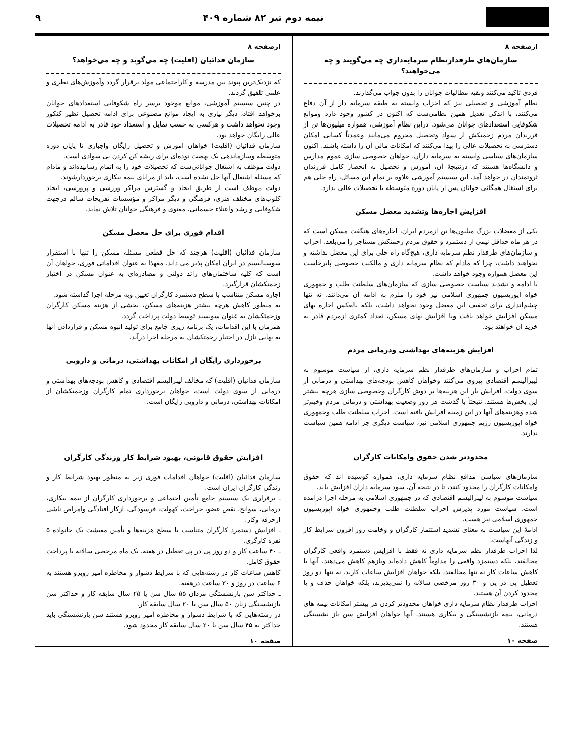نیمه دوم تیر ۸۲ شماره ۴۰۹ ۹
ازصفحه ۸
سازمان‌های طرفدارنظام سرمایه‌داری چه می‌گویند و چه می‌خواهند؟
فردی تاکید می‌کنند وبقیه مطالبات جوانان را بدون جواب می‌گذارند.
نظام آموزشی و تحصیلی نیز که احزاب وابسته به طبقه سرمایه دار از آن دفاع می‌کنند، با اندکی تعدیل همین نظامی‌ست که اکنون در کشور وجود دارد وموانع شکوفایی استعدادهای جوانان می‌شود. دراین نظام آموزشی، همواره میلیون‌ها تن از فرزندان مردم زحمتکش از سواد وتحصیل محروم می‌مانند وعمدتاً کسانی امکان دسترسی به تحصیلات عالی را پیدا می‌کنند که امکانات مالی آن را داشته باشند. اکنون سازمان‌های سیاسی وابسته به سرمایه داران، خواهان خصوصی سازی عموم مدارس و دانشگاه‌ها هستند که درنتیجهٔ آن، آموزش و تحصیل به انحصار کامل فرزندان ثروتمندان در خواهد آمد. این سیستم آموزشی علاوه بر تمام این مسائل، راه حلی هم برای اشتغال همگانی جوانان پس از پایان دوره متوسطه یا تحصیلات عالی ندارد.
افزایش اجاره‌ها وتشدید معضل مسکن
یکی از معضلات بزرگ میلیون‌ها تن ازمردم ایران، اجاره‌های هنگفت مسکن است که در هر ماه حداقل نیمی از دستمزد و حقوق مردم زحمتکش مستأجر را می‌بلعد. احزاب و سازمان‌های طرفدار نظم سرمایه داری، هیچ‌گاه راه حلی برای این معضل نداشته و نخواهند داشت، چرا که مادام که نظام سرمایه داری و مالکیت خصوصی پابرجاست این معضل همواره وجود خواهد داشت.
با ادامه و تشدید سیاست خصوصی سازی که سازمان‌های سلطنت طلب و جمهوری خواه اپوزیسیون جمهوری اسلامی نیز خود را ملزم به ادامه آن می‌دانند، نه تنها چشم‌اندازی برای تخفیف این معضل وجود نخواهد داشت، بلکه بالعکس اجاره بهای مسکن افزایش خواهد یافت وبا افزایش بهای مسکن، تعداد کمتری ازمردم قادر به خرید آن خواهند بود.
افزایش هزینه‌های بهداشتی ودرمانی مردم
تمام احزاب و سازمان‌های طرفدار نظم سرمایه داری، از سیاست موسوم به لیبرالیسم اقتصادی پیروی می‌کنند وخواهان کاهش بودجه‌های بهداشتی و درمانی از سوی دولت، افزایش بار این هزینه‌ها بر دوش کارگران وخصوصی سازی هرچه بیشتر این بخش‌ها هستند. نتیجتاً با گذشت هر روز وضعیت بهداشتی و درمانی مردم وخیم‌تر شده وهزینه‌های آنها در این زمینه افزایش یافته است. احزاب سلطنت طلب وجمهوری خواه اپوزیسیون رژیم جمهوری اسلامی نیز، سیاست دیگری جز ادامه همین سیاست ندارند.
محدودتر شدن حقوق وامکانات کارگران
سازمان‌های سیاسی مدافع نظام سرمایه داری، همواره کوشیده اند که حقوق وامکانات کارگران را محدود کنند، تا در نتیجه آن، سود سرمایه داران افزایش یابد.
سیاست موسوم به لیبرالیسم اقتصادی که در جمهوری اسلامی به مرحله اجرا درآمده است، سیاست مورد پذیرش احزاب سلطنت طلب وجمهوری خواه اپوزیسیون جمهوری اسلامی نیز هست.
ادامهٔ این سیاست به معنای تشدید استثمار کارگران و وخامت روز افزون شرایط کار و زندگی آنهاست.
لذا احزاب طرفدار نظم سرمایه داری نه فقط با افزایش دستمزد واقعی کارگران مخالفند، بلکه دستمزد واقعی را مداوماً کاهش داده‌اند وبازهم کاهش می‌دهند. آنها با کاهش ساعات کار نه تنها مخالفند، بلکه خواهان افزایش ساعات کارند. نه تنها دو روز تعطیل پی در پی و ۳۰ روز مرخصی سالانه را نمی‌پذیرند، بلکه خواهان حذف و یا محدود کردن آن هستند.
احزاب طرفدار نظام سرمایه داری خواهان محدودتر کردن هر بیشتر امکانات بیمه های درمانی، بیمه بازنشستگی و بیکاری هستند. آنها خواهان افزایش سن باز نشستگی هستند.
صفحه ۱۰
ازصفحه ۸
سازمان فدائیان (اقلیت) چه می‌گوید و چه می‌خواهد؟
که نزدیک‌ترین پیوند بین مدرسه و کاراجتماعی مولد برقرار گردد وآموزش‌های نظری و علمی تلفیق گردند.
در چنین سیستم آموزشی، موانع موجود برسر راه شکوفایی استعدادهای جوانان برخواهد افتاد، دیگر نیازی به ایجاد موانع مصنوعی برای ادامه تحصیل نظیر کنکور وجود نخواهد داشت و هرکسی به حسب تمایل و استعداد خود قادر به ادامه تحصیلات عالی رایگان خواهد بود.
سازمان فدائیان (اقلیت) خواهان آموزش و تحصیل رایگان واجباری تا پایان دوره متوسطه وسازماندهی یک نهضت توده‌ای برای ریشه کن کردن بی سوادی است.
دولت موظف به اشتغال جوانانی‌ست که تحصیلات خود را به اتمام رسانیده‌اند و مادام که مسئله اشتغال آنها حل نشده است، باید از مزایای بیمه بیکاری برخوردارشوند.
دولت موظف است از طریق ایجاد و گسترش مراکز ورزشی و پرورشی، ایجاد کلوب‌های مختلف هنری، فرهنگی و دیگر مراکز و مؤسسات تفریحات سالم درجهت شکوفایی و رشد واعتلاء جسمانی، معنوی و فرهنگی جوانان تلاش نماید.
اقدام فوری برای حل معضل مسکن
سازمان فدائیان (اقلیت) هرچند که حل قطعی مسئله مسکن را تنها با استقرار سوسیالیسم در ایران امکان پذیر می داند، معهذا به عنوان اقداماتی فوری، خواهان آن است که کلیه ساختمان‌های زائد دولتی و مصادره‌ای به عنوان مسکن در اختیار زحمتکشان قرارگیرد.
اجاره مسکن متناسب با سطح دستمزد کارگران تعیین وبه مرحله اجرا گذاشته شود.
به منظور کاهش هرچه بیشتر هزینه‌های مسکن، بخشی از هزینه مسکن کارگران وزحمتکشان به عنوان سوبسید توسط دولت پرداخت گردد.
همزمان با این اقدامات، یک برنامه ریزی جامع برای تولید انبوه مسکن و قراردادن آنها به بهایی نازل در اختیار زحمتکشان به مرحله اجرا درآید.
برخورداری رایگان از امکانات بهداشتی، درمانی و دارویی
سازمان فدائیان (اقلیت) که مخالف لیبرالیسم اقتصادی و کاهش بودجه‌های بهداشتی و درمانی از سوی دولت است، خواهان برخورداری تمام کارگران وزحمتکشان از امکانات بهداشتی، درمانی و دارویی رایگان است.
افزایش حقوق قانونی، بهبود شرایط کار وزندگی کارگران
سازمان فدائیان (اقلیت) خواهان اقدامات فوری زیر به منظور بهبود شرایط کار و زندگی کارگران ایران است.
ـ برقراری یک سیستم جامع تأمین اجتماعی و برخورداری کارگران از بیمه بیکاری، درمانی، سوانح، نقص عضو، جراحت، کهولت، فرسودگی، ازکار افتادگی وامراض ناشی ازحرفه وکار.
ـ افزایش دستمزد کارگران متناسب با سطح هزینه‌ها و تأمین معیشت یک خانواده ۵ نفره کارگری.
ـ ۴۰ ساعت کار و دو روز پی در پی تعطیل در هفته، یک ماه مرخصی سالانه با پرداخت حقوق کامل.
کاهش ساعات کار در رشته‌هایی که با شرایط دشوار و مخاطره آمیز روبرو هستند به ۶ ساعت در روز و ۳۰ ساعت درهفته.
ـ حداکثر سن بازنشستگی مردان ۵۵ سال سن یا ۲۵ سال سابقه کار و حداکثر سن بازنشستگی زنان ۵۰ سال سن یا ۲۰ سال سابقه کار.
در رشته‌هایی که با شرایط دشوار و مخاطره آمیز روبرو هستند سن بازنشستگی باید حداکثر به ۴۵ سال سن یا ۲۰ سال سابقه کار محدود شود.
صفحه ۱۰